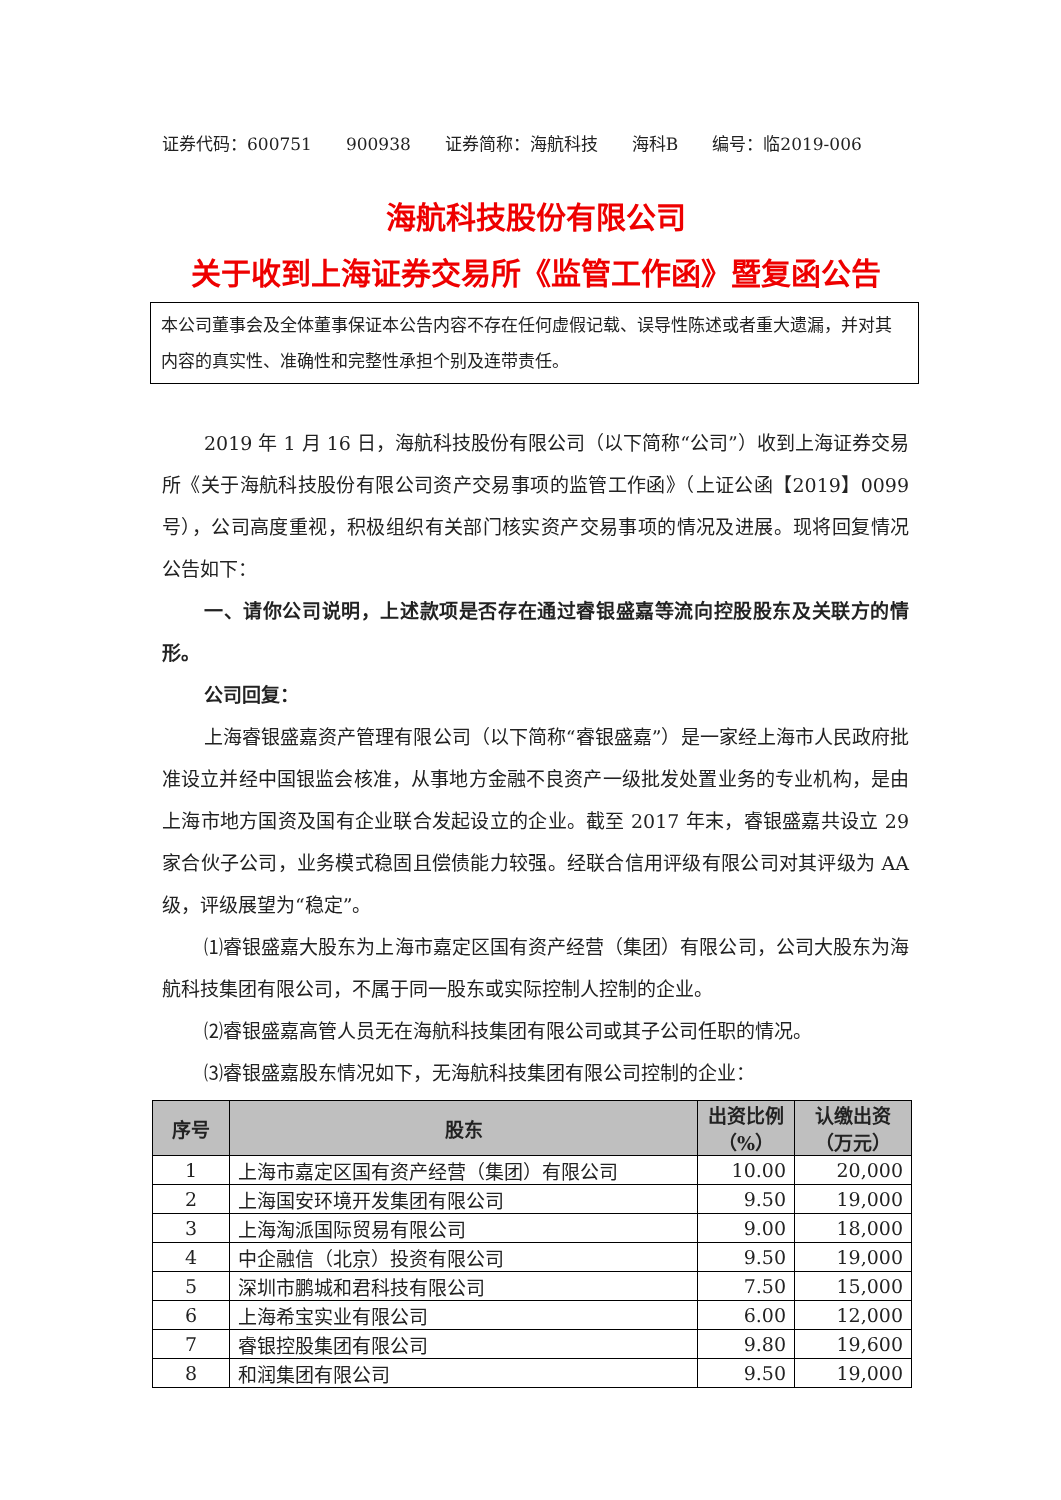证券代码：600751 900938 证券简称：海航科技 海科B 编号：临2019-006
海航科技股份有限公司
关于收到上海证券交易所《监管工作函》暨复函公告
本公司董事会及全体董事保证本公告内容不存在任何虚假记载、误导性陈述或者重大遗漏，并对其内容的真实性、准确性和完整性承担个别及连带责任。
2019 年 1 月 16 日，海航科技股份有限公司（以下简称“公司”）收到上海证券交易所《关于海航科技股份有限公司资产交易事项的监管工作函》（上证公函【2019】0099 号），公司高度重视，积极组织有关部门核实资产交易事项的情况及进展。现将回复情况公告如下：
一、请你公司说明，上述款项是否存在通过睿银盛嘉等流向控股股东及关联方的情形。
公司回复：
上海睿银盛嘉资产管理有限公司（以下简称“睿银盛嘉”）是一家经上海市人民政府批准设立并经中国银监会核准，从事地方金融不良资产一级批发处置业务的专业机构，是由上海市地方国资及国有企业联合发起设立的企业。截至 2017 年末，睿银盛嘉共设立 29 家合伙子公司，业务模式稳固且偿债能力较强。经联合信用评级有限公司对其评级为 AA 级，评级展望为“稳定”。
⑴睿银盛嘉大股东为上海市嘉定区国有资产经营（集团）有限公司，公司大股东为海航科技集团有限公司，不属于同一股东或实际控制人控制的企业。
⑵睿银盛嘉高管人员无在海航科技集团有限公司或其子公司任职的情况。
⑶睿银盛嘉股东情况如下，无海航科技集团有限公司控制的企业：
| 序号 | 股东 | 出资比例（%） | 认缴出资（万元） |
| --- | --- | --- | --- |
| 1 | 上海市嘉定区国有资产经营（集团）有限公司 | 10.00 | 20,000 |
| 2 | 上海国安环境开发集团有限公司 | 9.50 | 19,000 |
| 3 | 上海淘派国际贸易有限公司 | 9.00 | 18,000 |
| 4 | 中企融信（北京）投资有限公司 | 9.50 | 19,000 |
| 5 | 深圳市鹏城和君科技有限公司 | 7.50 | 15,000 |
| 6 | 上海希宝实业有限公司 | 6.00 | 12,000 |
| 7 | 睿银控股集团有限公司 | 9.80 | 19,600 |
| 8 | 和润集团有限公司 | 9.50 | 19,000 |